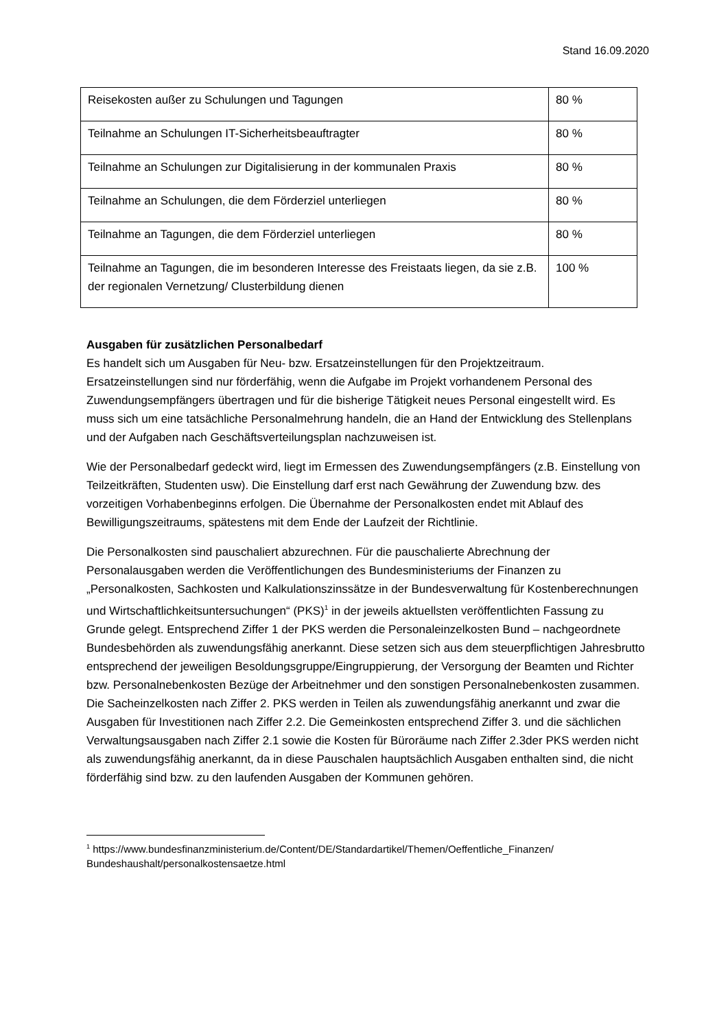Stand 16.09.2020
| Reisekosten außer zu Schulungen und Tagungen | 80 % |
| Teilnahme an Schulungen IT-Sicherheitsbeauftragter | 80 % |
| Teilnahme an Schulungen zur Digitalisierung in der kommunalen Praxis | 80 % |
| Teilnahme an Schulungen, die dem Förderziel unterliegen | 80 % |
| Teilnahme an Tagungen, die dem Förderziel unterliegen | 80 % |
| Teilnahme an Tagungen, die im besonderen Interesse des Freistaats liegen, da sie z.B. der regionalen Vernetzung/ Clusterbildung dienen | 100 % |
Ausgaben für zusätzlichen Personalbedarf
Es handelt sich um Ausgaben für Neu- bzw. Ersatzeinstellungen für den Projektzeitraum. Ersatzeinstellungen sind nur förderfähig, wenn die Aufgabe im Projekt vorhandenem Personal des Zuwendungsempfängers übertragen und für die bisherige Tätigkeit neues Personal eingestellt wird. Es muss sich um eine tatsächliche Personalmehrung handeln, die an Hand der Entwicklung des Stellenplans und der Aufgaben nach Geschäftsverteilungsplan nachzuweisen ist.
Wie der Personalbedarf gedeckt wird, liegt im Ermessen des Zuwendungsempfängers (z.B. Einstellung von Teilzeitkräften, Studenten usw). Die Einstellung darf erst nach Gewährung der Zuwendung bzw. des vorzeitigen Vorhabenbeginns erfolgen. Die Übernahme der Personalkosten endet mit Ablauf des Bewilligungszeitraums, spätestens mit dem Ende der Laufzeit der Richtlinie.
Die Personalkosten sind pauschaliert abzurechnen. Für die pauschalierte Abrechnung der Personalausgaben werden die Veröffentlichungen des Bundesministeriums der Finanzen zu „Personalkosten, Sachkosten und Kalkulationszinssätze in der Bundesverwaltung für Kostenberechnungen und Wirtschaftlichkeitsuntersuchungen“ (PKS)<sup>1</sup> in der jeweils aktuellsten veröffentlichten Fassung zu Grunde gelegt. Entsprechend Ziffer 1 der PKS werden die Personaleinzelkosten Bund – nachgeordnete Bundesbehörden als zuwendungsfähig anerkannt. Diese setzen sich aus dem steuerpflichtigen Jahresbrutto entsprechend der jeweiligen Besoldungsgruppe/Eingruppierung, der Versorgung der Beamten und Richter bzw. Personalnebenkosten Bezüge der Arbeitnehmer und den sonstigen Personalnebenkosten zusammen. Die Sacheinzelkosten nach Ziffer 2. PKS werden in Teilen als zuwendungsfähig anerkannt und zwar die Ausgaben für Investitionen nach Ziffer 2.2. Die Gemeinkosten entsprechend Ziffer 3. und die sächlichen Verwaltungsausgaben nach Ziffer 2.1 sowie die Kosten für Büroräume nach Ziffer 2.3der PKS werden nicht als zuwendungsfähig anerkannt, da in diese Pauschalen hauptsächlich Ausgaben enthalten sind, die nicht förderfähig sind bzw. zu den laufenden Ausgaben der Kommunen gehören.
<sup>1</sup> https://www.bundesfinanzministerium.de/Content/DE/Standardartikel/Themen/Oeffentliche_Finanzen/ Bundeshaushalt/personalkostensaetze.html